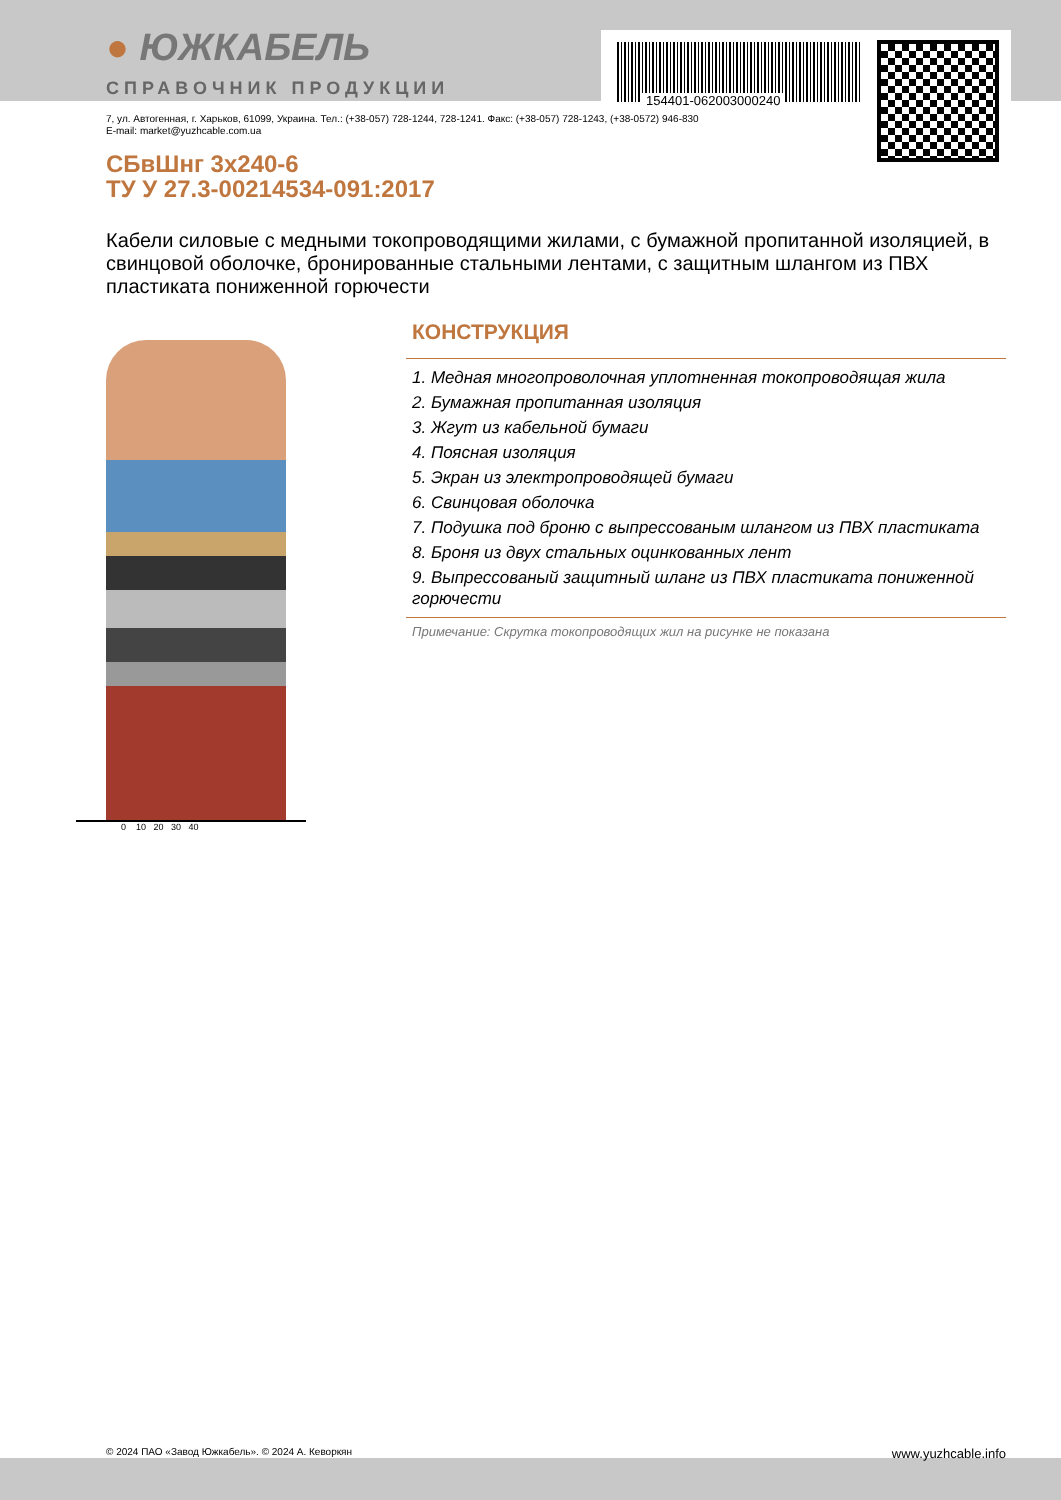154401-062003000240
● ЮЖКАБЕЛЬ
СПРАВОЧНИК ПРОДУКЦИИ
7, ул. Автогенная, г. Харьков, 61099, Украина. Тел.: (+38-057) 728-1244, 728-1241. Факс: (+38-057) 728-1243, (+38-0572) 946-830
E-mail: market@yuzhcable.com.ua
СБвШнг 3х240-6
ТУ У 27.3-00214534-091:2017
Кабели силовые с медными токопроводящими жилами, с бумажной пропитанной изоляцией, в свинцовой оболочке, бронированные стальными лентами, с защитным шлангом из ПВХ пластиката пониженной горючести
0 10 20 30 40
КОНСТРУКЦИЯ
1. Медная многопроволочная уплотненная токопроводящая жила
2. Бумажная пропитанная изоляция
3. Жгут из кабельной бумаги
4. Поясная изоляция
5. Экран из электропроводящей бумаги
6. Свинцовая оболочка
7. Подушка под броню с выпрессованым шлангом из ПВХ пластиката
8. Броня из двух стальных оцинкованных лент
9. Выпрессованый защитный шланг из ПВХ пластиката пониженной горючести
Примечание: Скрутка токопроводящих жил на рисунке не показана
© 2024 ПАО «Завод Южкабель». © 2024 А. Кеворкян www.yuzhcable.info